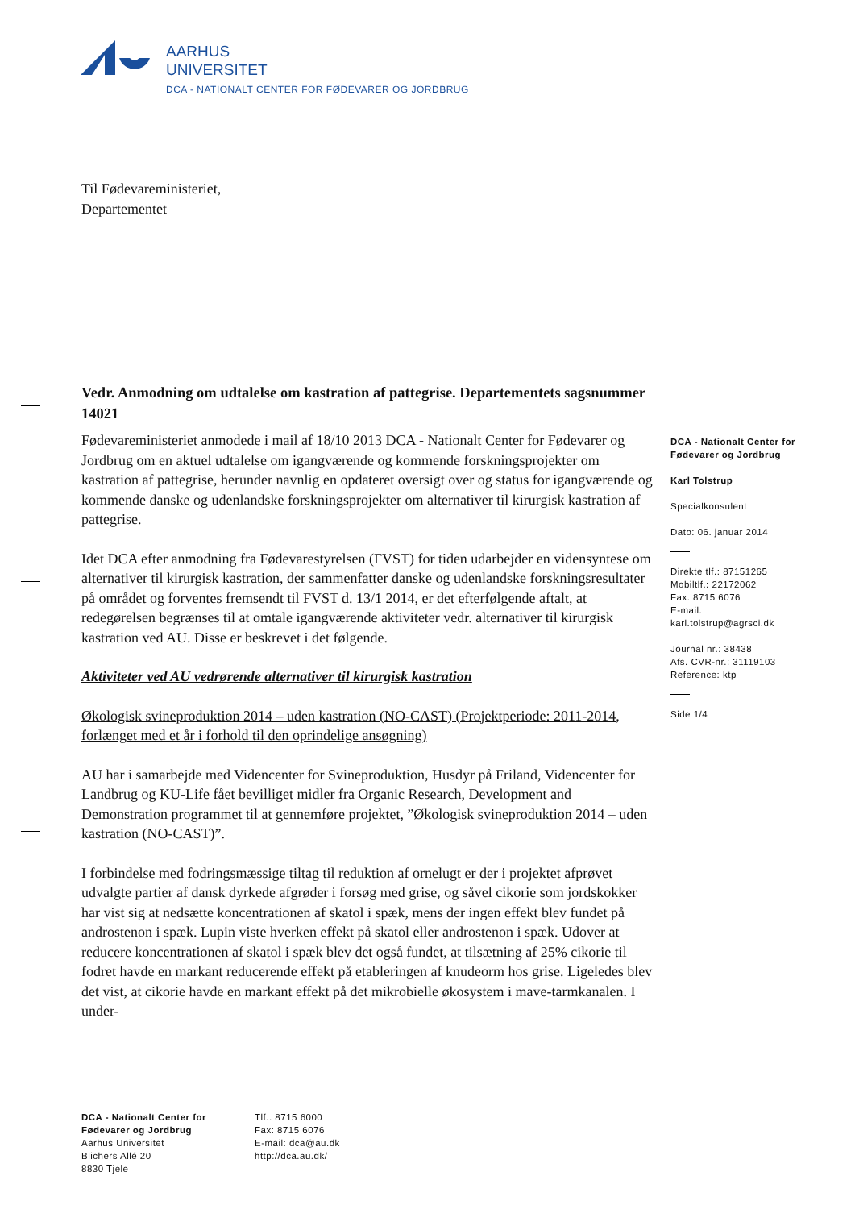AARHUS
UNIVERSITET
DCA - NATIONALT CENTER FOR FØDEVARER OG JORDBRUG
Til Fødevareministeriet,
Departementet
Vedr. Anmodning om udtalelse om kastration af pattegrise. Departementets sagsnummer 14021
Fødevareministeriet anmodede i mail af 18/10 2013 DCA - Nationalt Center for Fødevarer og Jordbrug om en aktuel udtalelse om igangværende og kommende forskningsprojekter om kastration af pattegrise, herunder navnlig en opdateret oversigt over og status for igangværende og kommende danske og udenlandske forskningsprojekter om alternativer til kirurgisk kastration af pattegrise.
Idet DCA efter anmodning fra Fødevarestyrelsen (FVST) for tiden udarbejder en vidensyntese om alternativer til kirurgisk kastration, der sammenfatter danske og udenlandske forskningsresultater på området og forventes fremsendt til FVST d. 13/1 2014, er det efterfølgende aftalt, at redegørelsen begrænses til at omtale igangværende aktiviteter vedr. alternativer til kirurgisk kastration ved AU. Disse er beskrevet i det følgende.
Aktiviteter ved AU vedrørende alternativer til kirurgisk kastration
Økologisk svineproduktion 2014 – uden kastration (NO-CAST) (Projektperiode: 2011-2014, forlænget med et år i forhold til den oprindelige ansøgning)
AU har i samarbejde med Videncenter for Svineproduktion, Husdyr på Friland, Videncenter for Landbrug og KU-Life fået bevilliget midler fra Organic Research, Development and Demonstration programmet til at gennemføre projektet, ”Økologisk svineproduktion 2014 – uden kastration (NO-CAST)”.
I forbindelse med fodringsmæssige tiltag til reduktion af ornelugt er der i projektet afprøvet udvalgte partier af dansk dyrkede afgrøder i forsøg med grise, og såvel cikorie som jordskokker har vist sig at nedsætte koncentrationen af skatol i spæk, mens der ingen effekt blev fundet på androstenon i spæk. Lupin viste hverken effekt på skatol eller androstenon i spæk. Udover at reducere koncentrationen af skatol i spæk blev det også fundet, at tilsætning af 25% cikorie til fodret havde en markant reducerende effekt på etableringen af knudeorm hos grise. Ligeledes blev det vist, at cikorie havde en markant effekt på det mikrobielle økosystem i mave-tarmkanalen. I under-
DCA - Nationalt Center for Fødevarer og Jordbrug
Karl Tolstrup
Specialkonsulent
Dato: 06. januar 2014
Direkte tlf.: 87151265
Mobiltlf.: 22172062
Fax: 8715 6076
E-mail:
karl.tolstrup@agrsci.dk
Journal nr.: 38438
Afs. CVR-nr.: 31119103
Reference: ktp
Side 1/4
DCA - Nationalt Center for Fødevarer og Jordbrug
Aarhus Universitet
Blichers Allé 20
8830 Tjele
Tlf.: 8715 6000
Fax: 8715 6076
E-mail: dca@au.dk
http://dca.au.dk/